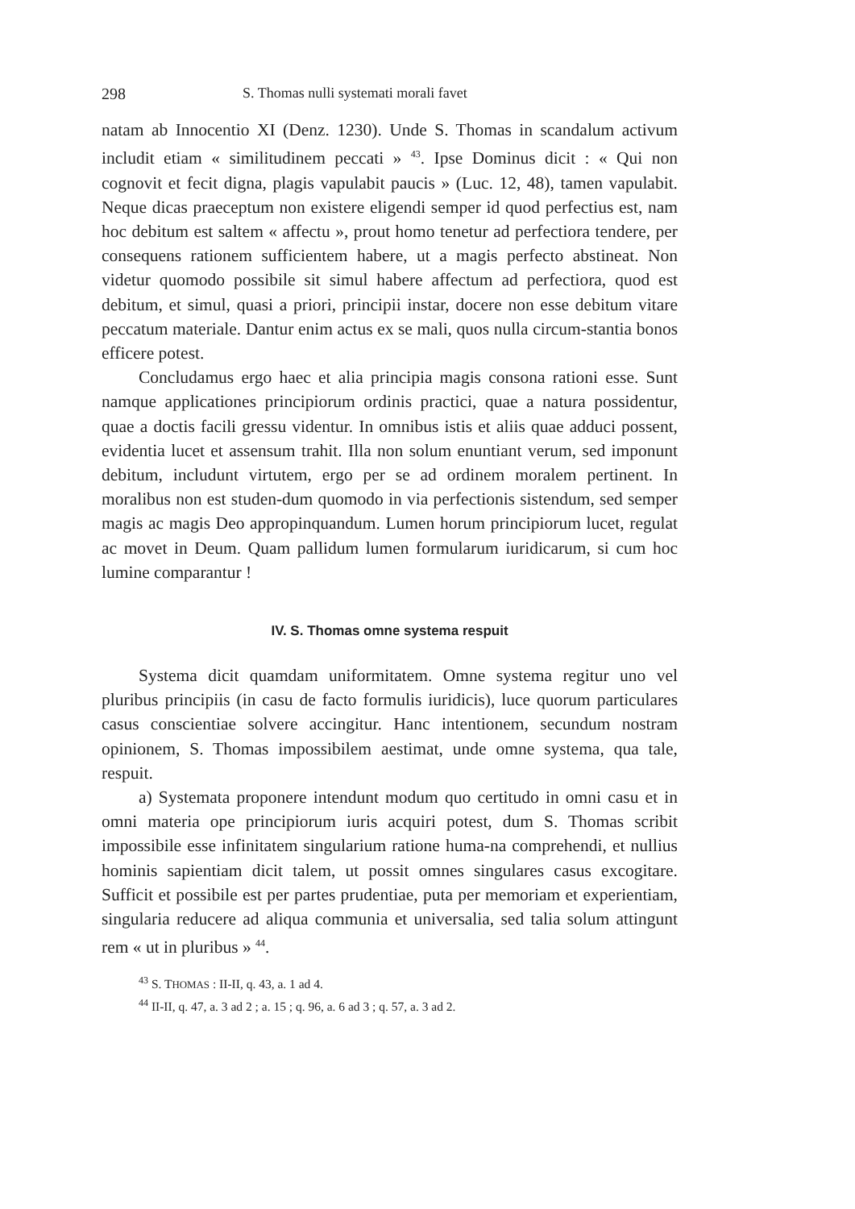298 S. Thomas nulli systemati morali favet
natam ab Innocentio XI (Denz. 1230). Unde S. Thomas in scandalum activum includit etiam « similitudinem peccati » <sup>43</sup>. Ipse Dominus dicit : « Qui non cognovit et fecit digna, plagis vapulabit paucis » (Luc. 12, 48), tamen vapulabit. Neque dicas praeceptum non existere eligendi semper id quod perfectius est, nam hoc debitum est saltem « affectu », prout homo tenetur ad perfectiora tendere, per consequens rationem sufficientem habere, ut a magis perfecto abstineat. Non videtur quomodo possibile sit simul habere affectum ad perfectiora, quod est debitum, et simul, quasi a priori, principii instar, docere non esse debitum vitare peccatum materiale. Dantur enim actus ex se mali, quos nulla circum-stantia bonos efficere potest.
Concludamus ergo haec et alia principia magis consona rationi esse. Sunt namque applicationes principiorum ordinis practici, quae a natura possidentur, quae a doctis facili gressu videntur. In omnibus istis et aliis quae adduci possent, evidentia lucet et assensum trahit. Illa non solum enuntiant verum, sed imponunt debitum, includunt virtutem, ergo per se ad ordinem moralem pertinent. In moralibus non est studen-dum quomodo in via perfectionis sistendum, sed semper magis ac magis Deo appropinquandum. Lumen horum principiorum lucet, regulat ac movet in Deum. Quam pallidum lumen formularum iuridicarum, si cum hoc lumine comparantur !
IV. S. Thomas omne systema respuit
Systema dicit quamdam uniformitatem. Omne systema regitur uno vel pluribus principiis (in casu de facto formulis iuridicis), luce quorum particulares casus conscientiae solvere accingitur. Hanc intentionem, secundum nostram opinionem, S. Thomas impossibilem aestimat, unde omne systema, qua tale, respuit.
a) Systemata proponere intendunt modum quo certitudo in omni casu et in omni materia ope principiorum iuris acquiri potest, dum S. Thomas scribit impossibile esse infinitatem singularium ratione huma-na comprehendi, et nullius hominis sapientiam dicit talem, ut possit omnes singulares casus excogitare. Sufficit et possibile est per partes prudentiae, puta per memoriam et experientiam, singularia reducere ad aliqua communia et universalia, sed talia solum attingunt rem « ut in pluribus » <sup>44</sup>.
<sup>43</sup> S. THOMAS : II-II, q. 43, a. 1 ad 4.
<sup>44</sup> II-II, q. 47, a. 3 ad 2 ; a. 15 ; q. 96, a. 6 ad 3 ; q. 57, a. 3 ad 2.